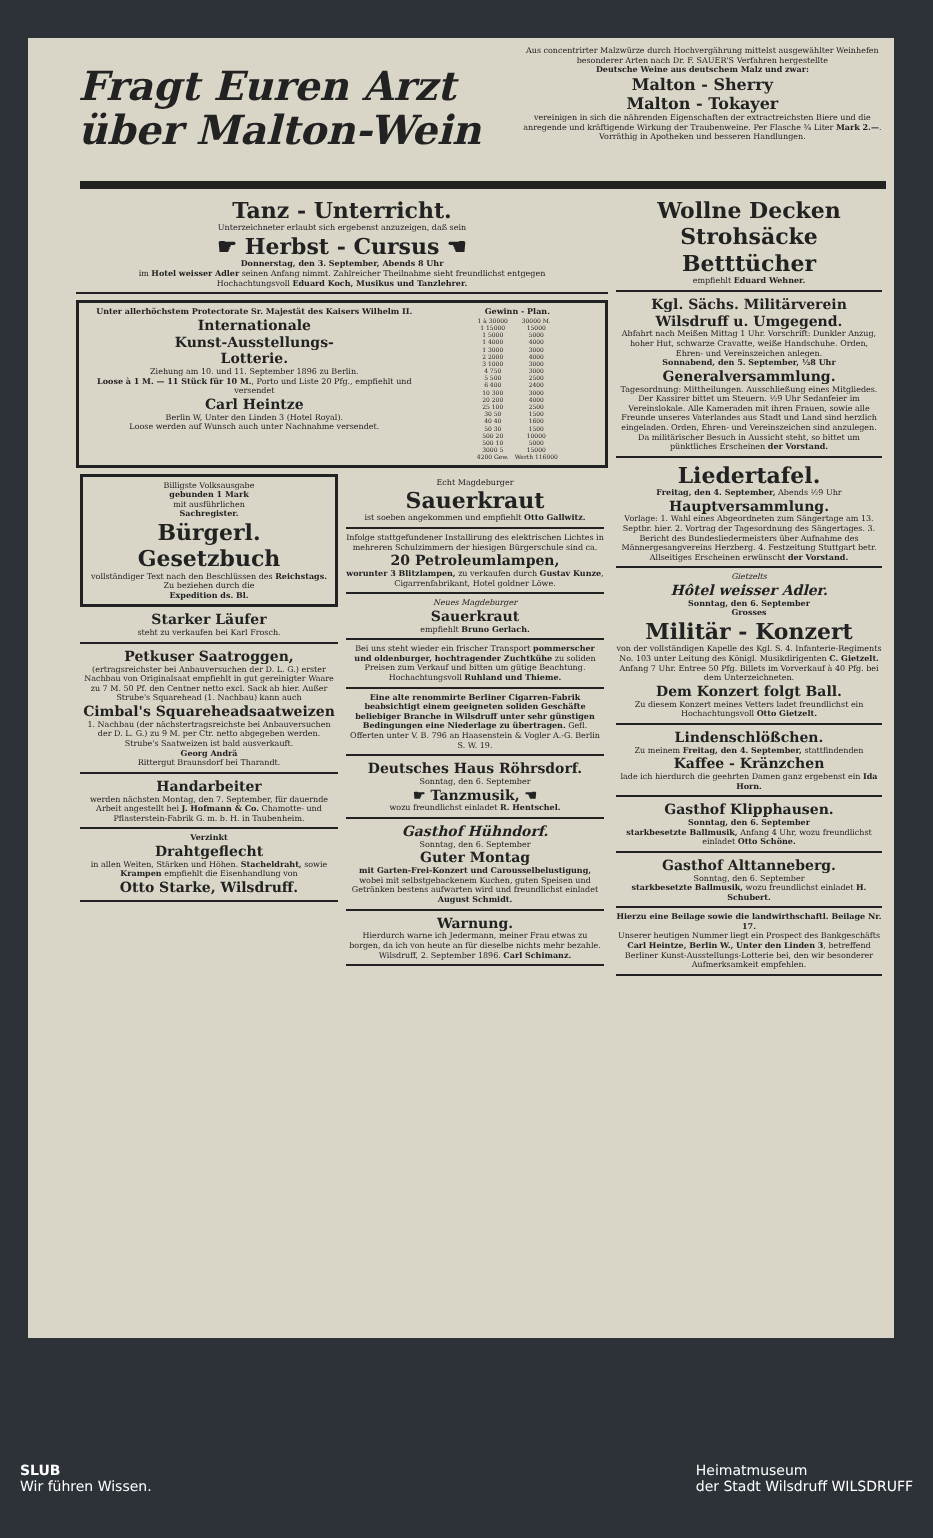Fragt Euren Arzt
über Malton-Wein
Aus concentrirter Malzwürze durch Hochvergährung mittelst ausgewählter Weinhefen besonderer Arten nach Dr. F. SAUER'S Verfahren hergestellte
Deutsche Weine aus deutschem Malz und zwar:
Malton - Sherry
Malton - Tokayer
vereinigen in sich die nährenden Eigenschaften der extractreichsten Biere und die anregende und kräftigende Wirkung der Traubenweine. Per Flasche ¾ Liter Mark 2.—.
Vorräthig in Apotheken und besseren Handlungen.
Tanz - Unterricht.
Unterzeichneter erlaubt sich ergebenst anzuzeigen, daß sein
☛ Herbst - Cursus ☚
Donnerstag, den 3. September, Abends 8 Uhr
im Hotel weisser Adler seinen Anfang nimmt. Zahlreicher Theilnahme sieht freundlichst entgegen
Hochachtungsvoll Eduard Koch, Musikus und Tanzlehrer.
Unter allerhöchstem Protectorate Sr. Majestät des Kaisers Wilhelm II.
Internationale
Kunst-Ausstellungs-
Lotterie.
Ziehung am 10. und 11. September 1896 zu Berlin.
Loose à 1 M. — 11 Stück für 10 M., Porto und Liste 20 Pfg., empfiehlt und versendet
Carl Heintze
Berlin W, Unter den Linden 3 (Hotel Royal).
Loose werden auf Wunsch auch unter Nachnahme versendet.
Gewinn - Plan.
| 1 à 30000 | 30000 M. |
| 1 15000 | 15000 |
| 1 5000 | 5000 |
| 1 4000 | 4000 |
| 1 3000 | 3000 |
| 2 2000 | 4000 |
| 3 1000 | 3000 |
| 4 750 | 3000 |
| 5 500 | 2500 |
| 6 400 | 2400 |
| 10 300 | 3000 |
| 20 200 | 4000 |
| 25 100 | 2500 |
| 30 50 | 1500 |
| 40 40 | 1600 |
| 50 30 | 1500 |
| 500 20 | 10000 |
| 500 10 | 5000 |
| 3000 5 | 15000 |
| 4200 Gew. | Werth 116000 |
Billigste Volksausgabe
gebunden 1 Mark
mit ausführlichen
Sachregister.
Bürgerl. Gesetzbuch
vollständiger Text nach den Beschlüssen des Reichstags.
Zu beziehen durch die
Expedition ds. Bl.
Starker Läufer
steht zu verkaufen bei Karl Frosch.
Petkuser Saatroggen,
(ertragsreichster bei Anbauversuchen der D. L. G.) erster Nachbau von Originalsaat empfiehlt in gut gereinigter Waare zu 7 M. 50 Pf. den Centner netto excl. Sack ab hier. Außer Strube's Squarehead (1. Nachbau) kann auch
Cimbal's Squareheadsaatweizen
1. Nachbau (der nächstertragsreichste bei Anbauversuchen der D. L. G.) zu 9 M. per Ctr. netto abgegeben werden. Strube's Saatweizen ist bald ausverkauft.
Georg Andrä
Rittergut Braunsdorf bei Tharandt.
Handarbeiter
werden nächsten Montag, den 7. September, für dauernde Arbeit angestellt bei J. Hofmann & Co. Chamotte- und Pflasterstein-Fabrik G. m. b. H. in Taubenheim.
Verzinkt
Drahtgeflecht
in allen Weiten, Stärken und Höhen. Stacheldraht, sowie Krampen empfiehlt die Eisenhandlung von
Otto Starke, Wilsdruff.
Echt Magdeburger
Sauerkraut
ist soeben angekommen und empfiehlt Otto Gallwitz.
Infolge stattgefundener Installirung des elektrischen Lichtes in mehreren Schulzimmern der hiesigen Bürgerschule sind ca.
20 Petroleumlampen,
worunter 3 Blitzlampen, zu verkaufen durch Gustav Kunze, Cigarrenfabrikant, Hotel goldner Löwe.
Neues Magdeburger
Sauerkraut
empfiehlt Bruno Gerlach.
Bei uns steht wieder ein frischer Transport pommerscher und oldenburger, hochtragender Zuchtkühe zu soliden Preisen zum Verkauf und bitten um gütige Beachtung. Hochachtungsvoll Ruhland und Thieme.
Eine alte renommirte Berliner Cigarren-Fabrik beabsichtigt einem geeigneten soliden Geschäfte beliebiger Branche in Wilsdruff unter sehr günstigen Bedingungen eine Niederlage zu übertragen. Gefl. Offerten unter V. B. 796 an Haasenstein & Vogler A.-G. Berlin S. W. 19.
Deutsches Haus Röhrsdorf.
Sonntag, den 6. September
☛ Tanzmusik, ☚
wozu freundlichst einladet R. Hentschel.
Gasthof Hühndorf.
Sonntag, den 6. September
Guter Montag
mit Garten-Frei-Konzert und Caroussel­belustigung, wobei mit selbstgebackenem Kuchen, guten Speisen und Getränken bestens aufwarten wird und freundlichst einladet August Schmidt.
Warnung.
Hierdurch warne ich Jedermann, meiner Frau etwas zu borgen, da ich von heute an für dieselbe nichts mehr bezahle. Wilsdruff, 2. September 1896. Carl Schimanz.
Wollne Decken
Strohsäcke
Betttücher
empfiehlt Eduard Wehner.
Kgl. Sächs. Militärverein Wilsdruff u. Umgegend.
Abfahrt nach Meißen Mittag 1 Uhr. Vorschrift: Dunkler Anzug, hoher Hut, schwarze Cravatte, weiße Handschuhe. Orden, Ehren- und Vereinszeichen anlegen.
Sonnabend, den 5. September, ½8 Uhr
Generalversammlung.
Tagesordnung: Mittheilungen. Ausschließung eines Mitgliedes. Der Kassirer bittet um Steuern. ½9 Uhr Sedanfeier im Vereinslokale. Alle Kameraden mit ihren Frauen, sowie alle Freunde unseres Vaterlandes aus Stadt und Land sind herzlich eingeladen. Orden, Ehren- und Vereinszeichen sind anzulegen. Da militärischer Besuch in Aussicht steht, so bittet um pünktliches Erscheinen der Vorstand.
Liedertafel.
Freitag, den 4. September, Abends ½9 Uhr
Hauptversammlung.
Vorlage: 1. Wahl eines Abgeordneten zum Sängertage am 13. Septbr. hier. 2. Vortrag der Tagesordnung des Sängertages. 3. Bericht des Bundesliedermeisters über Aufnahme des Männergesangvereins Herzberg. 4. Festzeitung Stuttgart betr. Allseitiges Erscheinen erwünscht der Vorstand.
Gietzelts
Hôtel weisser Adler.
Sonntag, den 6. September
Grosses
Militär - Konzert
von der vollständigen Kapelle des Kgl. S. 4. Infanterie-Regiments No. 103 unter Leitung des Königl. Musikdirigenten C. Gietzelt.
Anfang 7 Uhr. Entree 50 Pfg. Billets im Vorverkauf à 40 Pfg. bei dem Unterzeichneten.
Dem Konzert folgt Ball.
Zu diesem Konzert meines Vetters ladet freundlichst ein Hochachtungsvoll Otto Gietzelt.
Lindenschlößchen.
Zu meinem Freitag, den 4. September, stattfindenden
Kaffee - Kränzchen
lade ich hierdurch die geehrten Damen ganz ergebenst ein Ida Horn.
Gasthof Klipphausen.
Sonntag, den 6. September
starkbesetzte Ballmusik, Anfang 4 Uhr, wozu freundlichst einladet Otto Schöne.
Gasthof Alttanneberg.
Sonntag, den 6. September
starkbesetzte Ballmusik, wozu freundlichst einladet H. Schubert.
Hierzu eine Beilage sowie die landwirthschaftl. Beilage Nr. 17.
Unserer heutigen Nummer liegt ein Prospect des Bankgeschäfts Carl Heintze, Berlin W., Unter den Linden 3, betreffend Berliner Kunst-Ausstellungs-Lotterie bei, den wir besonderer Aufmerksamkeit empfehlen.
SLUB
Wir führen Wissen.
Heimatmuseum
der Stadt Wilsdruff WILSDRUFF